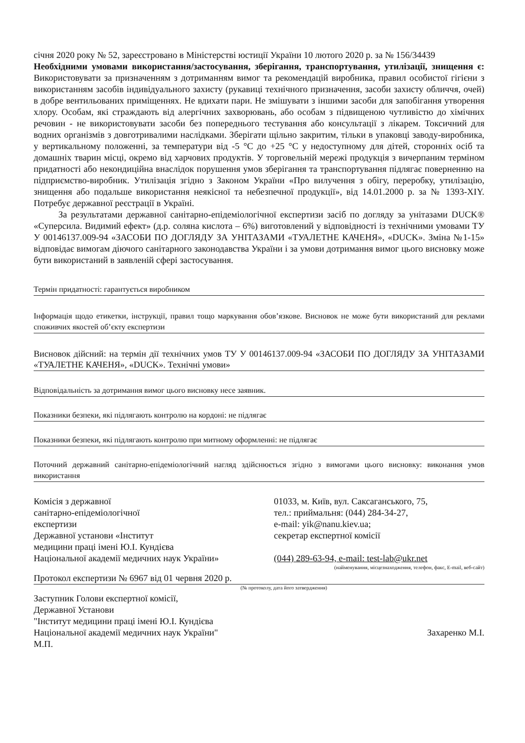січня 2020 року № 52, зареєстровано в Міністерстві юстиції України 10 лютого 2020 р. за № 156/34439
Необхідними умовами використання/застосування, зберігання, транспортування, утилізації, знищення є: Використовувати за призначенням з дотриманням вимог та рекомендацій виробника, правил особистої гігієни з використанням засобів індивідуального захисту (рукавиці технічного призначення, засоби захисту обличчя, очей) в добре вентильованих приміщеннях. Не вдихати пари. Не змішувати з іншими засоби для запобігання утворення хлору. Особам, які страждають від алергічних захворювань, або особам з підвищеною чутливістю до хімічних речовин - не використовувати засоби без попереднього тестування або консультації з лікарем. Токсичний для водних організмів з довготривалими наслідками. Зберігати щільно закритим, тільки в упаковці заводу-виробника, у вертикальному положенні, за температури від -5 °С до +25 °С у недоступному для дітей, сторонніх осіб та домашніх тварин місці, окремо від харчових продуктів. У торговельній мережі продукція з вичерпаним терміном придатності або некондиційна внаслідок порушення умов зберігання та транспортування підлягає поверненню на підприємство-виробник. Утилізація згідно з Законом України «Про вилучення з обігу, переробку, утилізацію, знищення або подальше використання неякісної та небезпечної продукції», від 14.01.2000 р. за № 1393-XIY. Потребує державної реєстрації в Україні.
За результатами державної санітарно-епідеміологічної експертизи засіб по догляду за унітазами DUCK® «Суперсила. Видимий ефект» (д.р. соляна кислота – 6%) виготовлений у відповідності із технічними умовами ТУ У 00146137.009-94 «ЗАСОБИ ПО ДОГЛЯДУ ЗА УНІТАЗАМИ «ТУАЛЕТНЕ КАЧЕНЯ», «DUCK». Зміна №1-15» відповідає вимогам діючого санітарного законодавства України і за умови дотримання вимог цього висновку може бути використаний в заявленій сфері застосування.
Термін придатності: гарантується виробником
Інформація щодо етикетки, інструкції, правил тощо маркування обов’язкове. Висновок не може бути використаний для реклами споживчих якостей об’єкту експертизи
Висновок дійсний: на термін дії технічних умов ТУ У 00146137.009-94 «ЗАСОБИ ПО ДОГЛЯДУ ЗА УНІТАЗАМИ «ТУАЛЕТНЕ КАЧЕНЯ», «DUCK». Технічні умови»
Відповідальність за дотримання вимог цього висновку несе заявник.
Показники безпеки, які підлягають контролю на кордоні: не підлягає
Показники безпеки, які підлягають контролю при митному оформленні: не підлягає
Поточний державний санітарно-епідеміологічний нагляд здійснюється згідно з вимогами цього висновку: виконання умов використання
Комісія з державної
санітарно-епідеміологічної
експертизи
Державної установи «Інститут
медицини праці імені Ю.І. Кундієва
Національної академії медичних наук України»
01033, м. Київ, вул. Саксаганського, 75,
тел.: приймальня: (044) 284-34-27,
e-mail: yik@nanu.kiev.ua;
секретар експертної комісії
(044) 289-63-94, e-mail: test-lab@ukr.net
(найменування, місцезнаходження, телефон, факс, E-mail, веб-сайт)
Протокол експертизи № 6967 від 01 червня 2020 р.
(№ протоколу, дата його затвердження)
Заступник Голови експертної комісії,
Державної Установи
"Інститут медицини праці імені Ю.І. Кундієва
Національної академії медичних наук України"
М.П.
Захаренко М.І.